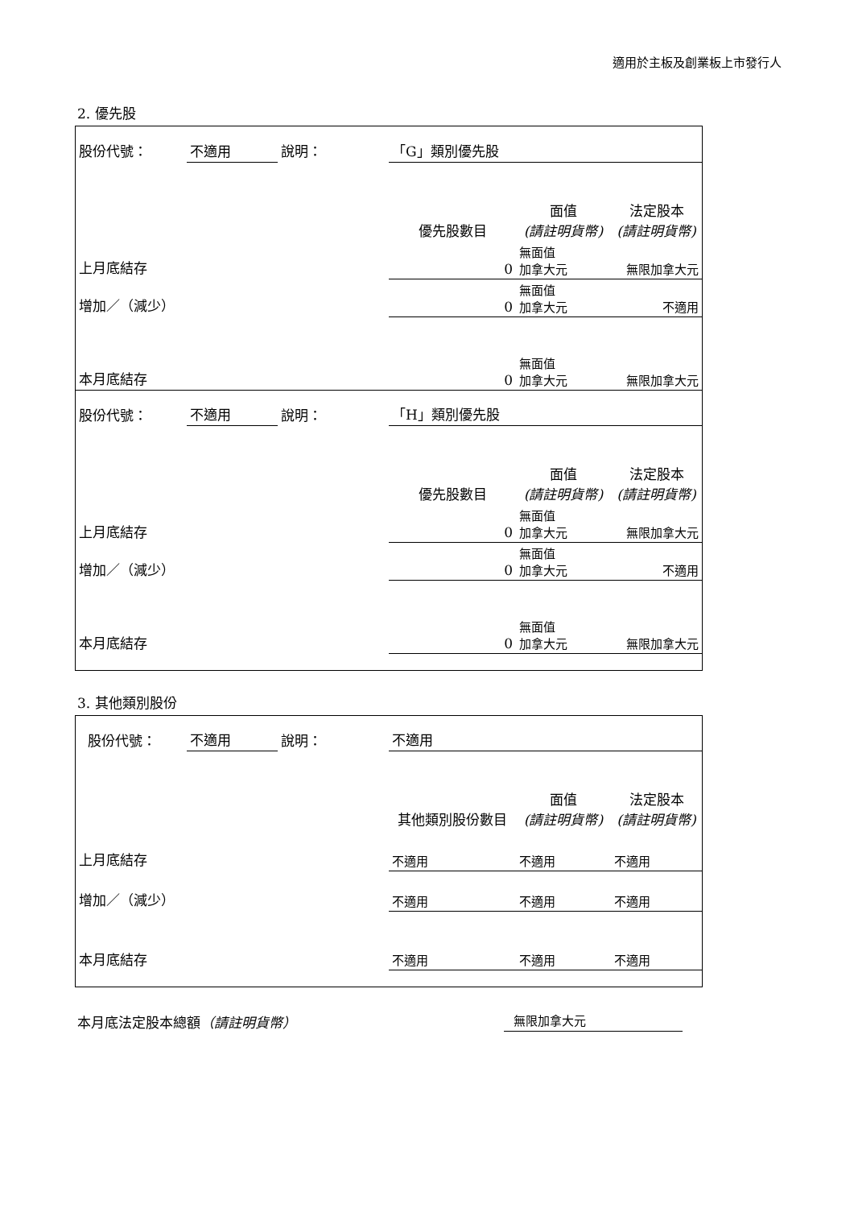適用於主板及創業板上市發行人
2. 優先股
| 股份代號： | 不適用 | 說明： | 「G」類別優先股 | | |
| | | | 優先股數目 | 面值 (請註明貨幣) | 法定股本 (請註明貨幣) |
| 上月底結存 | | | 0 | 無面值 加拿大元 | 無限加拿大元 |
| 增加／（減少） | | | 0 | 無面值 加拿大元 | 不適用 |
| 本月底結存 | | | 0 | 無面值 加拿大元 | 無限加拿大元 |
| 股份代號： | 不適用 | 說明： | 「H」類別優先股 | | |
| | | | 優先股數目 | 面值 (請註明貨幣) | 法定股本 (請註明貨幣) |
| 上月底結存 | | | 0 | 無面值 加拿大元 | 無限加拿大元 |
| 增加／（減少） | | | 0 | 無面值 加拿大元 | 不適用 |
| 本月底結存 | | | 0 | 無面值 加拿大元 | 無限加拿大元 |
3. 其他類別股份
| 股份代號： | 不適用 | 說明： | 不適用 | | |
| | | | 其他類別股份數目 | 面值 (請註明貨幣) | 法定股本 (請註明貨幣) |
| 上月底結存 | | | 不適用 | 不適用 | 不適用 |
| 增加／（減少） | | | 不適用 | 不適用 | 不適用 |
| 本月底結存 | | | 不適用 | 不適用 | 不適用 |
本月底法定股本總額（請註明貨幣） 無限加拿大元